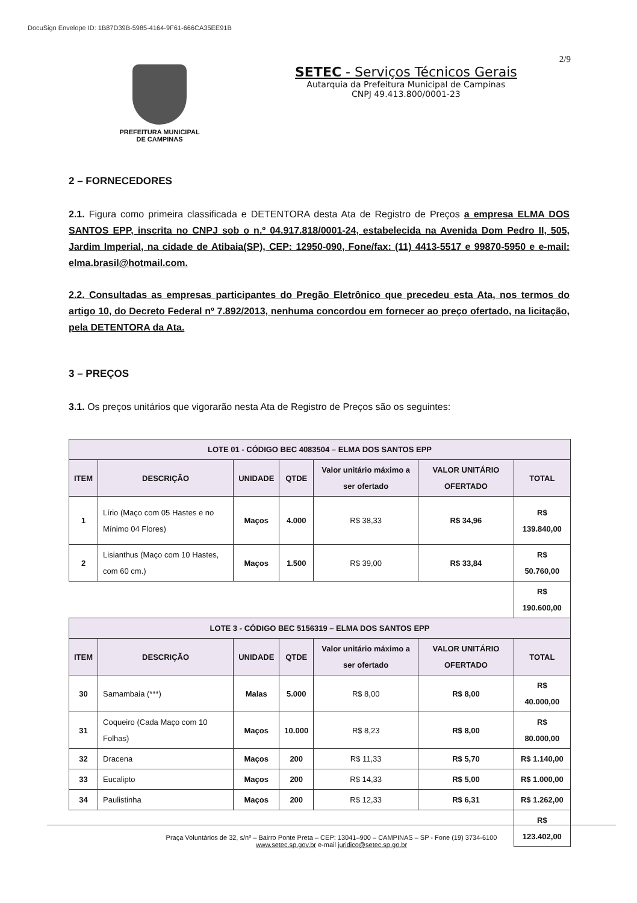DocuSign Envelope ID: 1B87D39B-5985-4164-9F61-666CA35EE91B
2/9
PREFEITURA MUNICIPAL
DE CAMPINAS
SETEC - Serviços Técnicos Gerais
Autarquia da Prefeitura Municipal de Campinas
CNPJ 49.413.800/0001-23
2 – FORNECEDORES
2.1. Figura como primeira classificada e DETENTORA desta Ata de Registro de Preços a empresa ELMA DOS SANTOS EPP, inscrita no CNPJ sob o n.º 04.917.818/0001-24, estabelecida na Avenida Dom Pedro II, 505, Jardim Imperial, na cidade de Atibaia(SP), CEP: 12950-090, Fone/fax: (11) 4413-5517 e 99870-5950 e e-mail: elma.brasil@hotmail.com.
2.2. Consultadas as empresas participantes do Pregão Eletrônico que precedeu esta Ata, nos termos do artigo 10, do Decreto Federal nº 7.892/2013, nenhuma concordou em fornecer ao preço ofertado, na licitação, pela DETENTORA da Ata.
3 – PREÇOS
3.1. Os preços unitários que vigorarão nesta Ata de Registro de Preços são os seguintes:
| LOTE 01 - CÓDIGO BEC 4083504 – ELMA DOS SANTOS EPP | | | | | | |
| --- | --- | --- | --- | --- | --- | --- |
| ITEM | DESCRIÇÃO | UNIDADE | QTDE | Valor unitário máximo a ser ofertado | VALOR UNITÁRIO OFERTADO | TOTAL |
| 1 | Lírio (Maço com 05 Hastes e no Mínimo 04 Flores) | Maços | 4.000 | R$ 38,33 | R$ 34,96 | R$ 139.840,00 |
| 2 | Lisianthus (Maço com 10 Hastes, com 60 cm.) | Maços | 1.500 | R$ 39,00 | R$ 33,84 | R$ 50.760,00 |
| | | | | | | R$ 190.600,00 |
| LOTE 3 - CÓDIGO BEC 5156319 – ELMA DOS SANTOS EPP | | | | | | |
| ITEM | DESCRIÇÃO | UNIDADE | QTDE | Valor unitário máximo a ser ofertado | VALOR UNITÁRIO OFERTADO | TOTAL |
| 30 | Samambaia (***) | Malas | 5.000 | R$ 8,00 | R$ 8,00 | R$ 40.000,00 |
| 31 | Coqueiro (Cada Maço com 10 Folhas) | Maços | 10.000 | R$ 8,23 | R$ 8,00 | R$ 80.000,00 |
| 32 | Dracena | Maços | 200 | R$ 11,33 | R$ 5,70 | R$ 1.140,00 |
| 33 | Eucalipto | Maços | 200 | R$ 14,33 | R$ 5,00 | R$ 1.000,00 |
| 34 | Paulistinha | Maços | 200 | R$ 12,33 | R$ 6,31 | R$ 1.262,00 |
| | | | | | | R$ 123.402,00 |
Praça Voluntários de 32, s/nº – Bairro Ponte Preta – CEP: 13041–900 – CAMPINAS – SP - Fone (19) 3734-6100
www.setec.sp.gov.br e-mail juridico@setec.sp.go.br